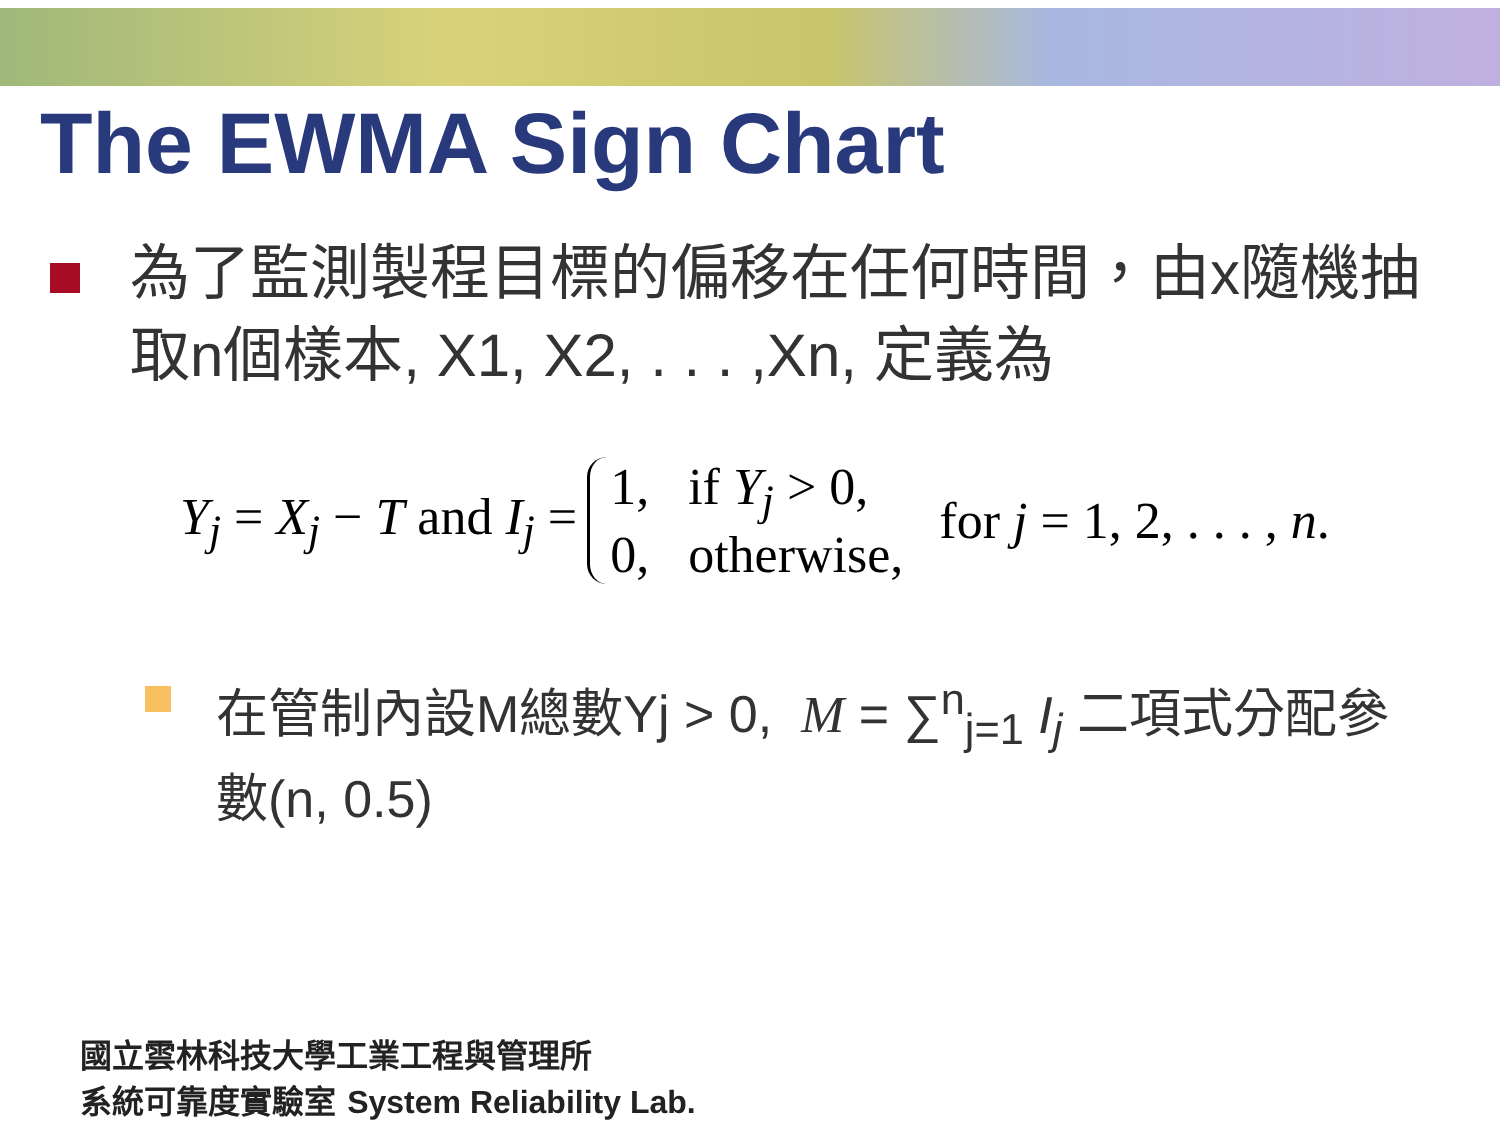The EWMA Sign Chart
為了監測製程目標的偏移在任何時間，由x隨機抽取n個樣本, X1, X2, . . . ,Xn, 定義為
Y<sub>j</sub> = X<sub>j</sub> − T and I<sub>j</sub> =
1, if Y<sub>j</sub> > 0,
0, otherwise,
for j = 1, 2, . . . , n.
在管制內設M總數Yj > 0, M = ∑<sup>n</sup><sub>j=1</sub> I<sub>j</sub> 二項式分配參數(n, 0.5)
國立雲林科技大學工業工程與管理所
系統可靠度實驗室 System Reliability Lab.